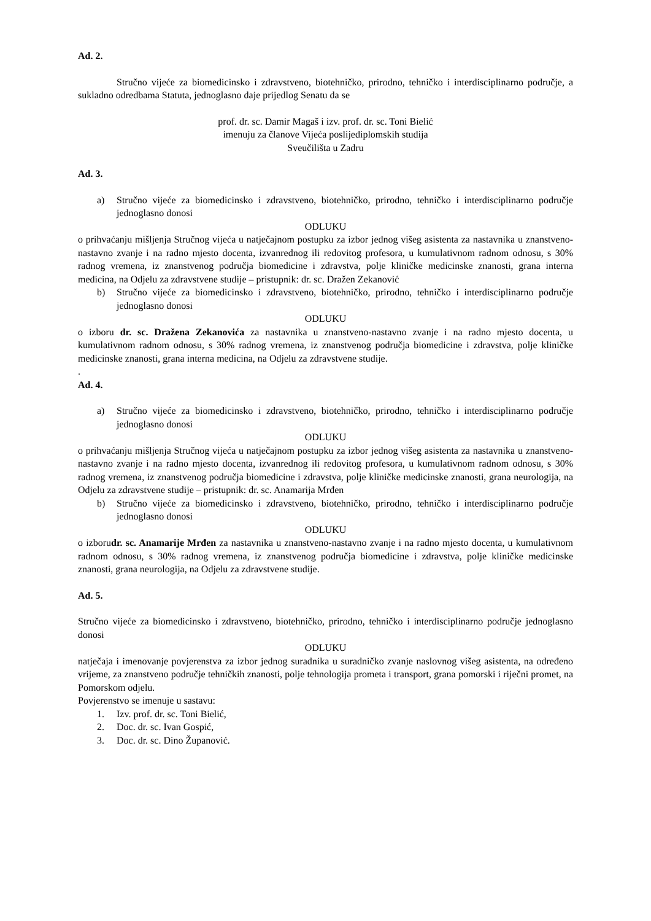Ad. 2.
Stručno vijeće za biomedicinsko i zdravstveno, biotehničko, prirodno, tehničko i interdisciplinarno područje, a sukladno odredbama Statuta, jednoglasno daje prijedlog Senatu da se
prof. dr. sc. Damir Magaš i izv. prof. dr. sc. Toni Bielić
imenuju za članove Vijeća poslijediplomskih studija
Sveučilišta u Zadru
Ad. 3.
a) Stručno vijeće za biomedicinsko i zdravstveno, biotehničko, prirodno, tehničko i interdisciplinarno područje jednoglasno donosi
ODLUKU
o prihvaćanju mišljenja Stručnog vijeća u natječajnom postupku za izbor jednog višeg asistenta za nastavnika u znanstveno-nastavno zvanje i na radno mjesto docenta, izvanrednog ili redovitog profesora, u kumulativnom radnom odnosu, s 30% radnog vremena, iz znanstvenog područja biomedicine i zdravstva, polje kliničke medicinske znanosti, grana interna medicina, na Odjelu za zdravstvene studije – pristupnik: dr. sc. Dražen Zekanović
b) Stručno vijeće za biomedicinsko i zdravstveno, biotehničko, prirodno, tehničko i interdisciplinarno područje jednoglasno donosi
ODLUKU
o izboru dr. sc. Dražena Zekanovića za nastavnika u znanstveno-nastavno zvanje i na radno mjesto docenta, u kumulativnom radnom odnosu, s 30% radnog vremena, iz znanstvenog područja biomedicine i zdravstva, polje kliničke medicinske znanosti, grana interna medicina, na Odjelu za zdravstvene studije.
.
Ad. 4.
a) Stručno vijeće za biomedicinsko i zdravstveno, biotehničko, prirodno, tehničko i interdisciplinarno područje jednoglasno donosi
ODLUKU
o prihvaćanju mišljenja Stručnog vijeća u natječajnom postupku za izbor jednog višeg asistenta za nastavnika u znanstveno-nastavno zvanje i na radno mjesto docenta, izvanrednog ili redovitog profesora, u kumulativnom radnom odnosu, s 30% radnog vremena, iz znanstvenog područja biomedicine i zdravstva, polje kliničke medicinske znanosti, grana neurologija, na Odjelu za zdravstvene studije – pristupnik: dr. sc. Anamarija Mrđen
b) Stručno vijeće za biomedicinsko i zdravstveno, biotehničko, prirodno, tehničko i interdisciplinarno područje jednoglasno donosi
ODLUKU
o izborudr. sc. Anamarije Mrđen za nastavnika u znanstveno-nastavno zvanje i na radno mjesto docenta, u kumulativnom radnom odnosu, s 30% radnog vremena, iz znanstvenog područja biomedicine i zdravstva, polje kliničke medicinske znanosti, grana neurologija, na Odjelu za zdravstvene studije.
Ad. 5.
Stručno vijeće za biomedicinsko i zdravstveno, biotehničko, prirodno, tehničko i interdisciplinarno područje jednoglasno donosi
ODLUKU
natječaja i imenovanje povjerenstva za izbor jednog suradnika u suradničko zvanje naslovnog višeg asistenta, na određeno vrijeme, za znanstveno područje tehničkih znanosti, polje tehnologija prometa i transport, grana pomorski i riječni promet, na Pomorskom odjelu.
Povjerenstvo se imenuje u sastavu:
1. Izv. prof. dr. sc. Toni Bielić,
2. Doc. dr. sc. Ivan Gospić,
3. Doc. dr. sc. Dino Županović.